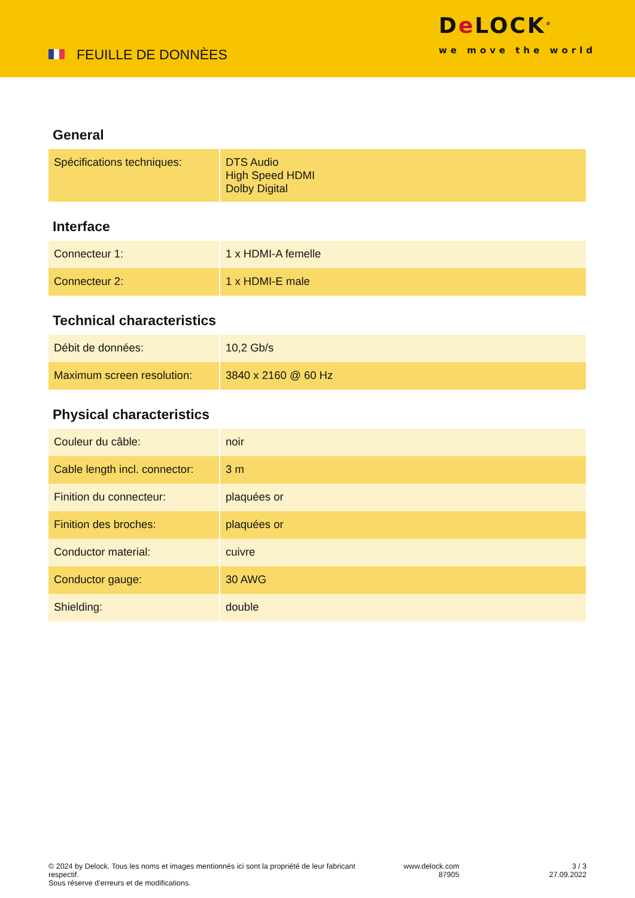FEUILLE DE DONNÈES
De LOCK<sup>®</sup>
we move the world
General
| Spécifications techniques: | DTS Audio High Speed HDMI Dolby Digital |
Interface
| Connecteur 1: | 1 x HDMI-A femelle |
| Connecteur 2: | 1 x HDMI-E male |
Technical characteristics
| Débit de données: | 10,2 Gb/s |
| Maximum screen resolution: | 3840 x 2160 @ 60 Hz |
Physical characteristics
| Couleur du câble: | noir |
| Cable length incl. connector: | 3 m |
| Finition du connecteur: | plaquées or |
| Finition des broches: | plaquées or |
| Conductor material: | cuivre |
| Conductor gauge: | 30 AWG |
| Shielding: | double |
© 2024 by Delock. Tous les noms et images mentionnés ici sont la propriété de leur fabricant respectif.
Sous réserve d’erreurs et de modifications.
www.delock.com
87905
3 / 3
27.09.2022